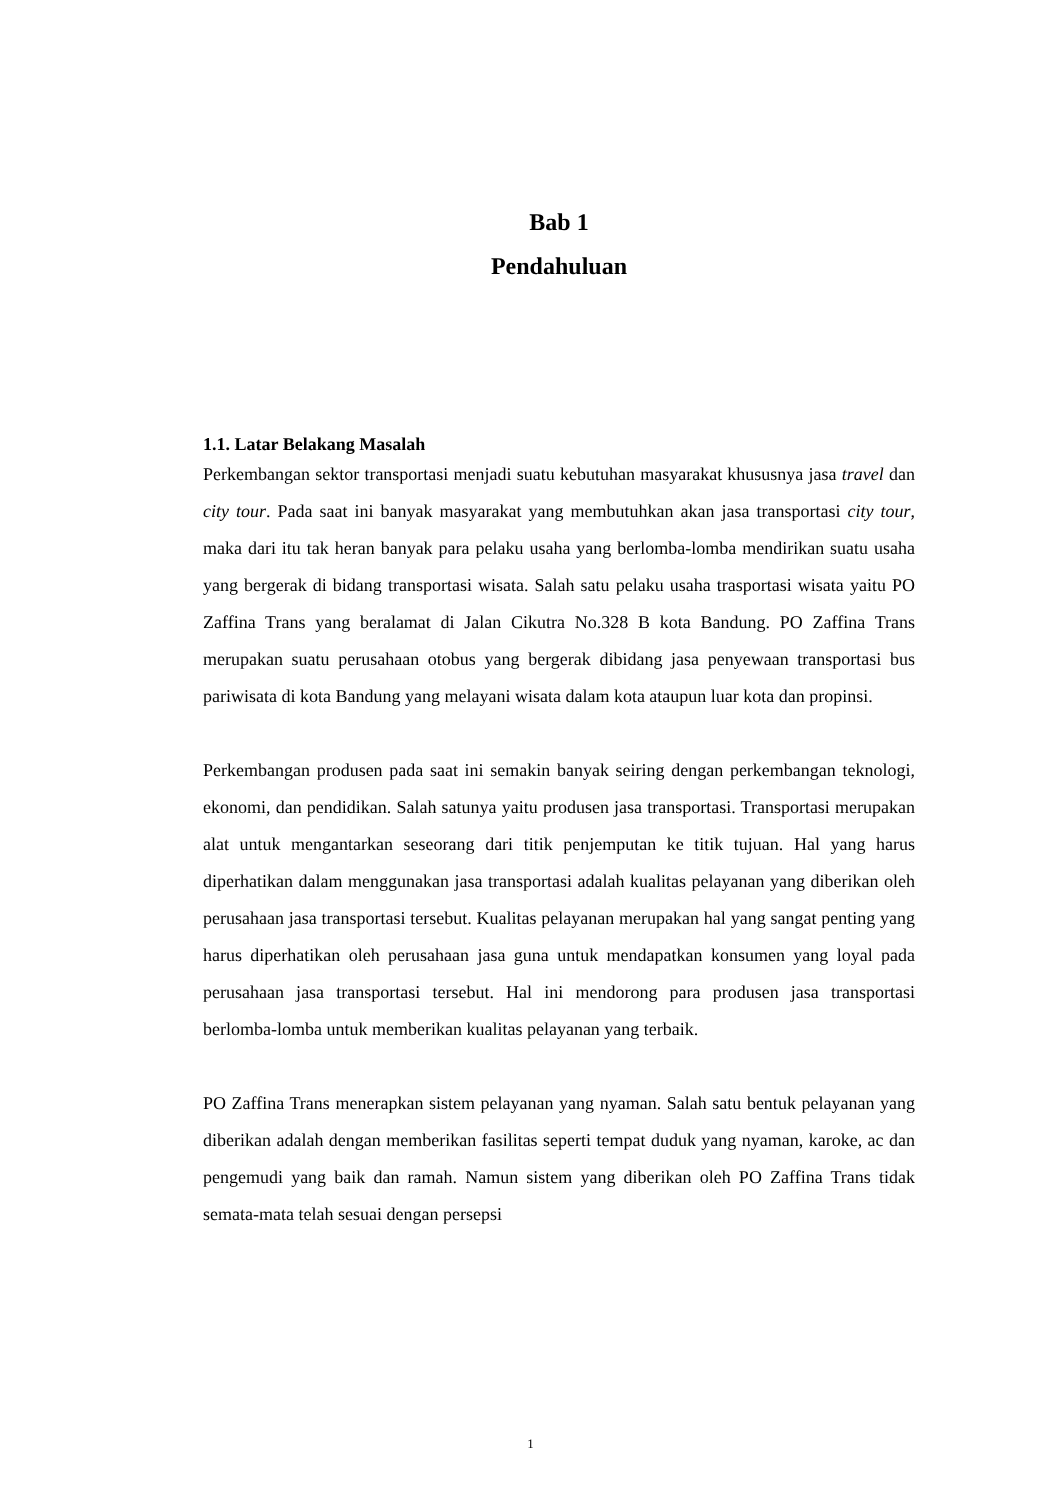Bab 1
Pendahuluan
1.1. Latar Belakang Masalah
Perkembangan sektor transportasi menjadi suatu kebutuhan masyarakat khususnya jasa travel dan city tour. Pada saat ini banyak masyarakat yang membutuhkan akan jasa transportasi city tour, maka dari itu tak heran banyak para pelaku usaha yang berlomba-lomba mendirikan suatu usaha yang bergerak di bidang transportasi wisata. Salah satu pelaku usaha trasportasi wisata yaitu PO Zaffina Trans yang beralamat di Jalan Cikutra No.328 B kota Bandung. PO Zaffina Trans merupakan suatu perusahaan otobus yang bergerak dibidang jasa penyewaan transportasi bus pariwisata di kota Bandung yang melayani wisata dalam kota ataupun luar kota dan propinsi.
Perkembangan produsen pada saat ini semakin banyak seiring dengan perkembangan teknologi, ekonomi, dan pendidikan. Salah satunya yaitu produsen jasa transportasi. Transportasi merupakan alat untuk mengantarkan seseorang dari titik penjemputan ke titik tujuan. Hal yang harus diperhatikan dalam menggunakan jasa transportasi adalah kualitas pelayanan yang diberikan oleh perusahaan jasa transportasi tersebut. Kualitas pelayanan merupakan hal yang sangat penting yang harus diperhatikan oleh perusahaan jasa guna untuk mendapatkan konsumen yang loyal pada perusahaan jasa transportasi tersebut. Hal ini mendorong para produsen jasa transportasi berlomba-lomba untuk memberikan kualitas pelayanan yang terbaik.
PO Zaffina Trans menerapkan sistem pelayanan yang nyaman. Salah satu bentuk pelayanan yang diberikan adalah dengan memberikan fasilitas seperti tempat duduk yang nyaman, karoke, ac dan pengemudi yang baik dan ramah. Namun sistem yang diberikan oleh PO Zaffina Trans tidak semata-mata telah sesuai dengan persepsi
1